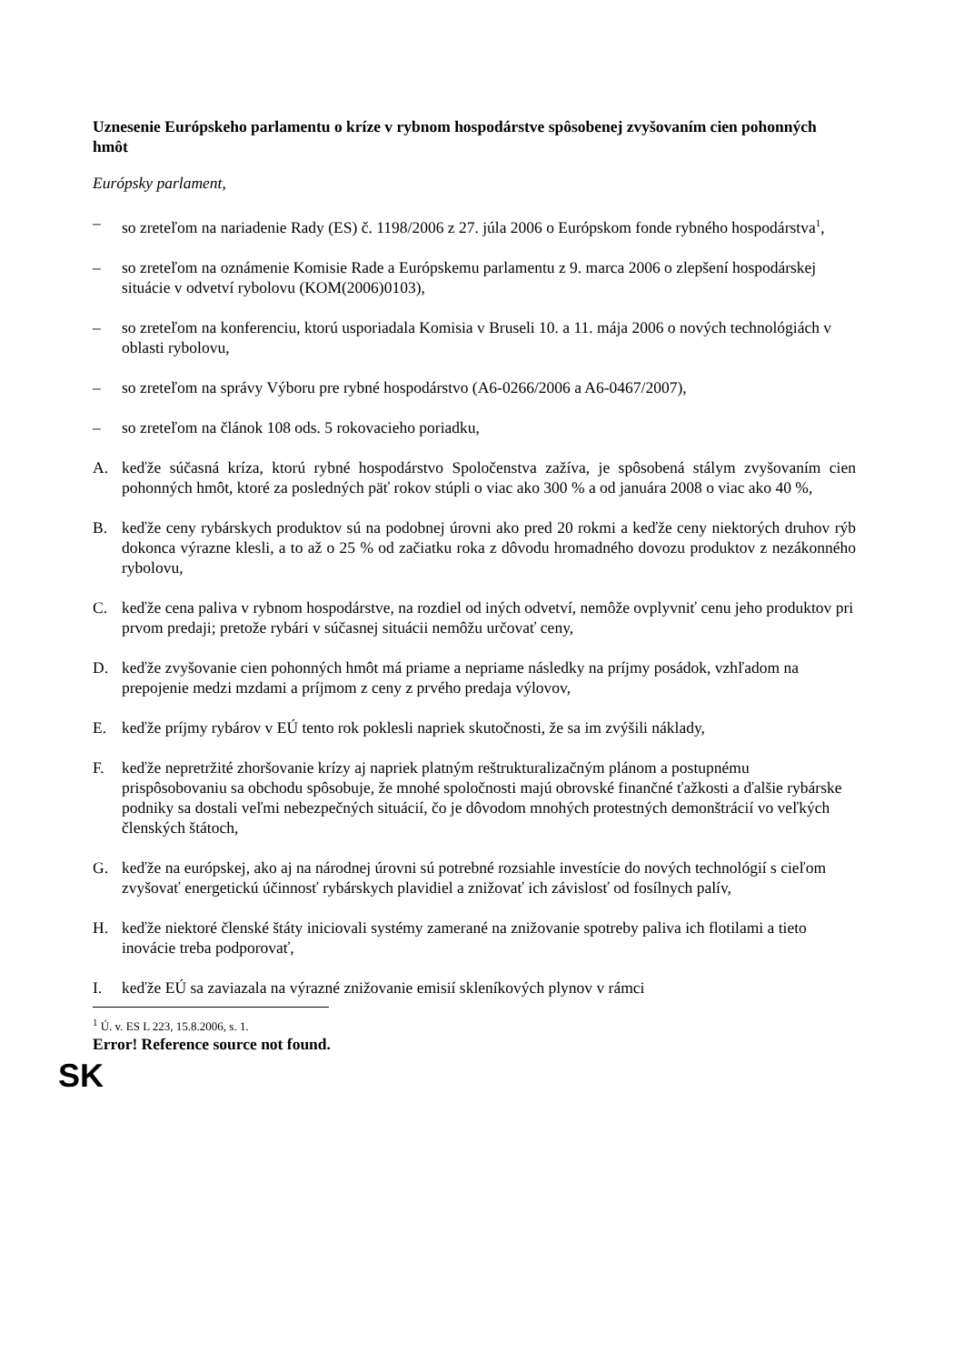Uznesenie Európskeho parlamentu o kríze v rybnom hospodárstve spôsobenej zvyšovaním cien pohonných hmôt
Európsky parlament,
– so zreteľom na nariadenie Rady (ES) č. 1198/2006 z 27. júla 2006 o Európskom fonde rybného hospodárstva<sup>1</sup>,
– so zreteľom na oznámenie Komisie Rade a Európskemu parlamentu z 9. marca 2006 o zlepšení hospodárskej situácie v odvetví rybolovu (KOM(2006)0103),
– so zreteľom na konferenciu, ktorú usporiadala Komisia v Bruseli 10. a 11. mája 2006 o nových technológiách v oblasti rybolovu,
– so zreteľom na správy Výboru pre rybné hospodárstvo (A6-0266/2006 a A6-0467/2007),
– so zreteľom na článok 108 ods. 5 rokovacieho poriadku,
A. keďže súčasná kríza, ktorú rybné hospodárstvo Spoločenstva zažíva, je spôsobená stálym zvyšovaním cien pohonných hmôt, ktoré za posledných päť rokov stúpli o viac ako 300 % a od januára 2008 o viac ako 40 %,
B. keďže ceny rybárskych produktov sú na podobnej úrovni ako pred 20 rokmi a keďže ceny niektorých druhov rýb dokonca výrazne klesli, a to až o 25 % od začiatku roka z dôvodu hromadného dovozu produktov z nezákonného rybolovu,
C. keďže cena paliva v rybnom hospodárstve, na rozdiel od iných odvetví, nemôže ovplyvniť cenu jeho produktov pri prvom predaji; pretože rybári v súčasnej situácii nemôžu určovať ceny,
D. keďže zvyšovanie cien pohonných hmôt má priame a nepriame následky na príjmy posádok, vzhľadom na prepojenie medzi mzdami a príjmom z ceny z prvého predaja výlovov,
E. keďže príjmy rybárov v EÚ tento rok poklesli napriek skutočnosti, že sa im zvýšili náklady,
F. keďže nepretržité zhoršovanie krízy aj napriek platným reštrukturalizačným plánom a postupnému prispôsobovaniu sa obchodu spôsobuje, že mnohé spoločnosti majú obrovské finančné ťažkosti a ďalšie rybárske podniky sa dostali veľmi nebezpečných situácií, čo je dôvodom mnohých protestných demonštrácií vo veľkých členských štátoch,
G. keďže na európskej, ako aj na národnej úrovni sú potrebné rozsiahle investície do nových technológií s cieľom zvyšovať energetickú účinnosť rybárskych plavidiel a znižovať ich závislosť od fosílnych palív,
H. keďže niektoré členské štáty iniciovali systémy zamerané na znižovanie spotreby paliva ich flotilami a tieto inovácie treba podporovať,
I. keďže EÚ sa zaviazala na výrazné znižovanie emisií skleníkových plynov v rámci
<sup>1</sup> Ú. v. ES L 223, 15.8.2006, s. 1.
Error! Reference source not found.
SK